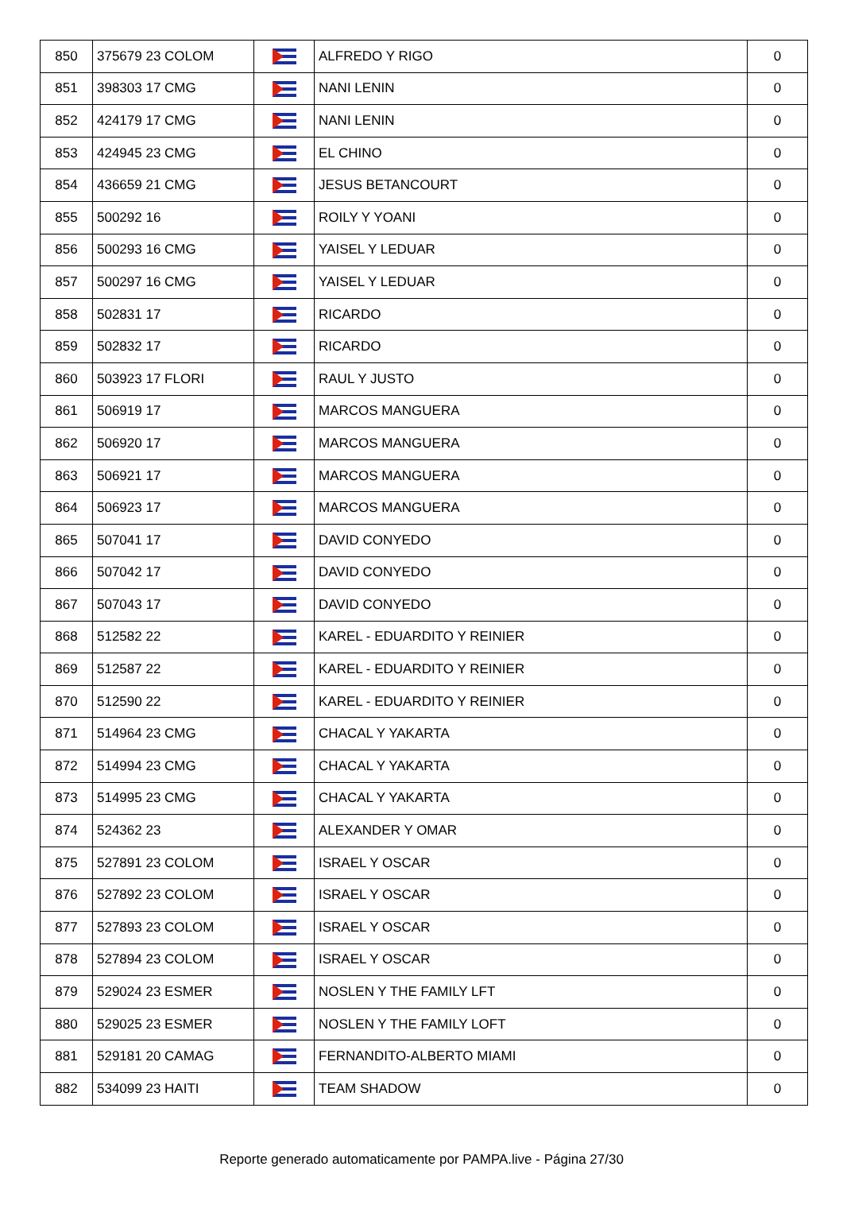| 850 | 375679 23 COLOM | | ALFREDO Y RIGO | 0 |
| 851 | 398303 17 CMG | | NANI LENIN | 0 |
| 852 | 424179 17 CMG | | NANI LENIN | 0 |
| 853 | 424945 23 CMG | | EL CHINO | 0 |
| 854 | 436659 21 CMG | | JESUS BETANCOURT | 0 |
| 855 | 500292 16 | | ROILY Y YOANI | 0 |
| 856 | 500293 16 CMG | | YAISEL Y LEDUAR | 0 |
| 857 | 500297 16 CMG | | YAISEL Y LEDUAR | 0 |
| 858 | 502831 17 | | RICARDO | 0 |
| 859 | 502832 17 | | RICARDO | 0 |
| 860 | 503923 17 FLORI | | RAUL Y JUSTO | 0 |
| 861 | 506919 17 | | MARCOS MANGUERA | 0 |
| 862 | 506920 17 | | MARCOS MANGUERA | 0 |
| 863 | 506921 17 | | MARCOS MANGUERA | 0 |
| 864 | 506923 17 | | MARCOS MANGUERA | 0 |
| 865 | 507041 17 | | DAVID CONYEDO | 0 |
| 866 | 507042 17 | | DAVID CONYEDO | 0 |
| 867 | 507043 17 | | DAVID CONYEDO | 0 |
| 868 | 512582 22 | | KAREL - EDUARDITO Y REINIER | 0 |
| 869 | 512587 22 | | KAREL - EDUARDITO Y REINIER | 0 |
| 870 | 512590 22 | | KAREL - EDUARDITO Y REINIER | 0 |
| 871 | 514964 23 CMG | | CHACAL Y YAKARTA | 0 |
| 872 | 514994 23 CMG | | CHACAL Y YAKARTA | 0 |
| 873 | 514995 23 CMG | | CHACAL Y YAKARTA | 0 |
| 874 | 524362 23 | | ALEXANDER Y OMAR | 0 |
| 875 | 527891 23 COLOM | | ISRAEL Y OSCAR | 0 |
| 876 | 527892 23 COLOM | | ISRAEL Y OSCAR | 0 |
| 877 | 527893 23 COLOM | | ISRAEL Y OSCAR | 0 |
| 878 | 527894 23 COLOM | | ISRAEL Y OSCAR | 0 |
| 879 | 529024 23 ESMER | | NOSLEN Y THE FAMILY LFT | 0 |
| 880 | 529025 23 ESMER | | NOSLEN Y THE FAMILY LOFT | 0 |
| 881 | 529181 20 CAMAG | | FERNANDITO-ALBERTO MIAMI | 0 |
| 882 | 534099 23 HAITI | | TEAM SHADOW | 0 |
Reporte generado automaticamente por PAMPA.live - Página 27/30